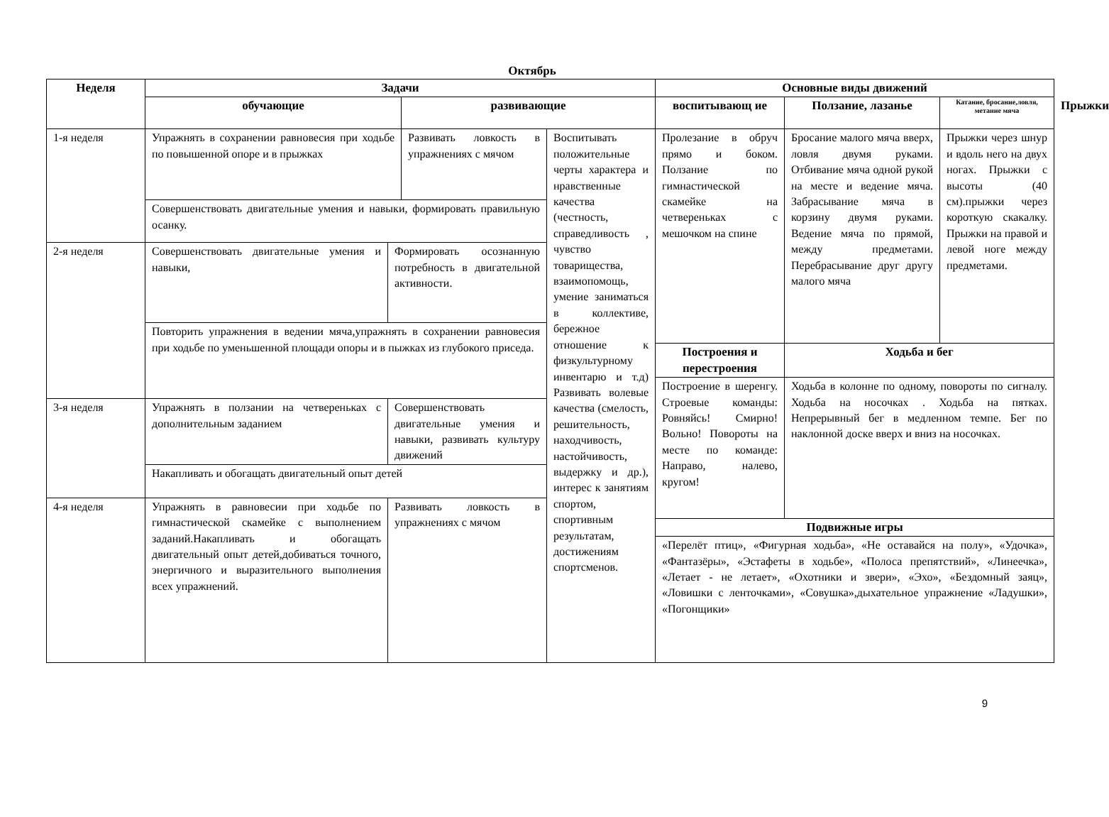Октябрь
| Неделя | Задачи | | | | Основные виды движений | | | |
| --- | --- | --- | --- | --- | --- | --- | --- | --- |
| | обучающие | | развивающие | | воспитывающ ие | Ползание, лазанье | Катание, бросание,ловля, метание мяча | Прыжки |
| 1-я неделя | Упражнять в сохранении равновесия при ходьбе по повышенной опоре и в прыжках | | Развивать ловкость в упражнениях с мячом | Воспитывать положительные черты характера и нравственные качества (честность, справедливость , чувство товарищества, взаимопомощь, умение заниматься в коллективе, бережное отношение к физкультурному инвентарю и т.д) Развивать волевые качества (смелость, решительность, находчивость, настойчивость, выдержку и др.), интерес к занятиям спортом, спортивным результатам, достижениям спортсменов. | Пролезание в обруч прямо и боком. Ползание по гимнастической скамейке на четвереньках с мешочком на спине | Бросание малого мяча вверх, ловля двумя руками. Отбивание мяча одной рукой на месте и ведение мяча. Забрасывание мяча в корзину двумя руками. Ведение мяча по прямой, между предметами. Перебрасывание друг другу малого мяча | Прыжки через шнур и вдоль него на двух ногах. Прыжки с высоты (40 см).прыжки через короткую скакалку. Прыжки на правой и левой ноге между предметами. | |
| | Совершенствовать двигательные умения и навыки, формировать правильную осанку. | | | | | | | |
| 2-я неделя | Совершенствовать двигательные умения и навыки, | Формировать осознанную потребность в двигательной активности. | | | | | | |
| | Повторить упражнения в ведении мяча,упражнять в сохранении равновесия при ходьбе по уменьшенной площади опоры и в пыжках из глубокого приседа. | | | | | | | |
| | | | | | Построения и перестроения | Ходьба и бег | | |
| | | | | | Построение в шеренгу. Строевые команды: Ровняйсь! Смирно! Вольно! Повороты на месте по команде: Направо, налево, кругом! | Ходьба в колонне по одному, повороты по сигналу. Ходьба на носочках . Ходьба на пятках. Непрерывный бег в медленном темпе. Бег по наклонной доске вверх и вниз на носочках. | | |
| 3-я неделя | Упражнять в ползании на четвереньках с дополнительным заданием | Совершенствовать двигательные умения и навыки, развивать культуру движений | | | | | | |
| | Накапливать и обогащать двигательный опыт детей | | | | | | | |
| 4-я неделя | Упражнять в равновесии при ходьбе по гимнастической скамейке с выполнением заданий.Накапливать и обогащать двигательный опыт детей,добиваться точного, энергичного и выразительного выполнения всех упражнений. | Развивать ловкость в упражнениях с мячом | | | | | | |
| | | | | | Подвижные игры | | | |
| | | | | | «Перелёт птиц», «Фигурная ходьба», «Не оставайся на полу», «Удочка», «Фантазёры», «Эстафеты в ходьбе», «Полоса препятствий», «Линеечка», «Летает - не летает», «Охотники и звери», «Эхо», «Бездомный заяц», «Ловишки с ленточками», «Совушка»,дыхательное упражнение «Ладушки», «Погонщики» | | | |
9